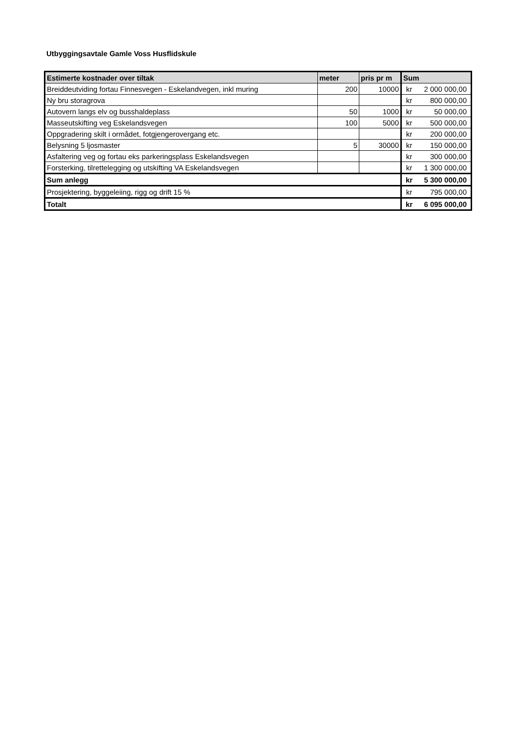Utbyggingsavtale Gamle Voss Husflidskule
| Estimerte kostnader over tiltak | meter | pris pr m | Sum | |
| --- | --- | --- | --- | --- |
| Breiddeutviding fortau Finnesvegen - Eskelandvegen, inkl muring | 200 | 10000 | kr | 2 000 000,00 |
| Ny bru storagrova | | | kr | 800 000,00 |
| Autovern langs elv og busshaldeplass | 50 | 1000 | kr | 50 000,00 |
| Masseutskifting veg Eskelandsvegen | 100 | 5000 | kr | 500 000,00 |
| Oppgradering skilt i ormådet, fotgjengerovergang etc. | | | kr | 200 000,00 |
| Belysning 5 ljosmaster | 5 | 30000 | kr | 150 000,00 |
| Asfaltering veg og fortau eks parkeringsplass Eskelandsvegen | | | kr | 300 000,00 |
| Forsterking, tilrettelegging og utskifting VA Eskelandsvegen | | | kr | 1 300 000,00 |
| Sum anlegg | | | kr | 5 300 000,00 |
| Prosjektering, byggeleiing, rigg og drift 15 % | | | kr | 795 000,00 |
| Totalt | | | kr | 6 095 000,00 |